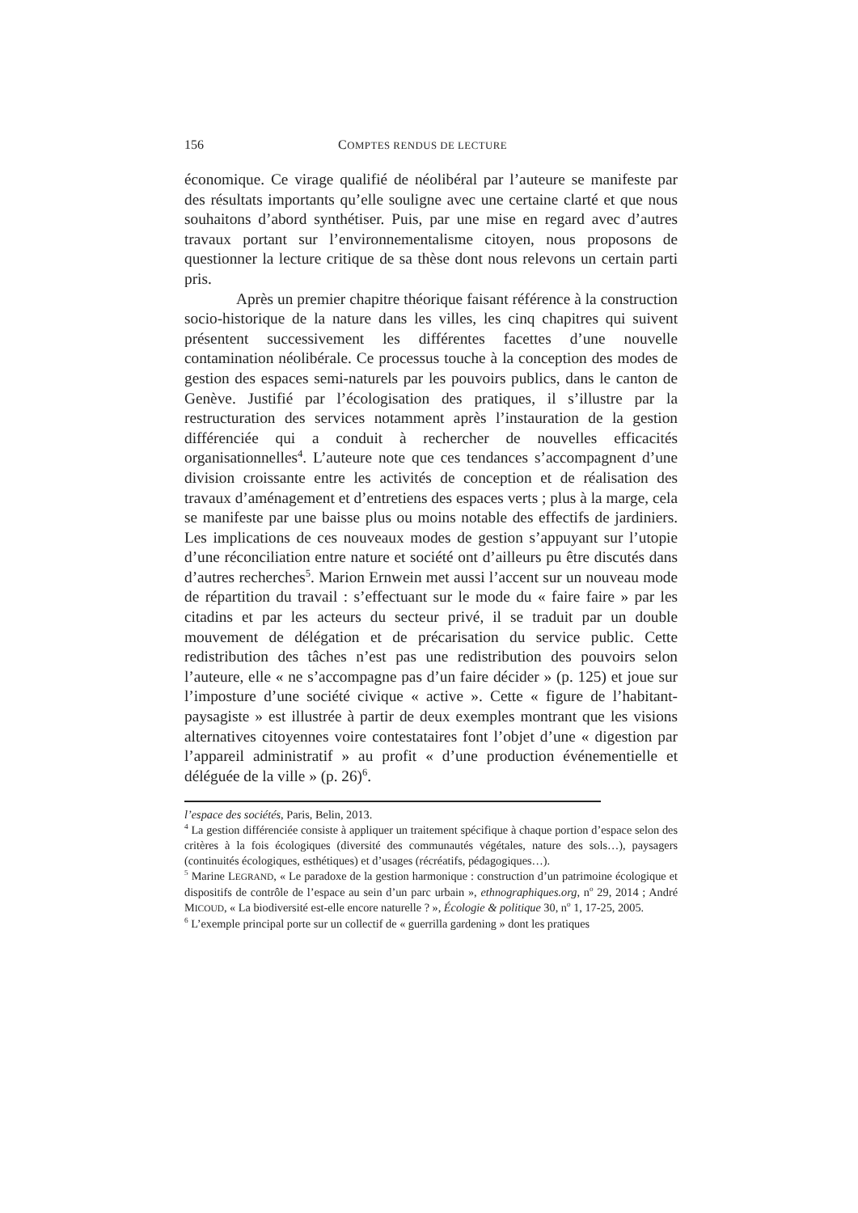156 COMPTES RENDUS DE LECTURE
économique. Ce virage qualifié de néolibéral par l’auteure se manifeste par des résultats importants qu’elle souligne avec une certaine clarté et que nous souhaitons d’abord synthétiser. Puis, par une mise en regard avec d’autres travaux portant sur l’environnementalisme citoyen, nous proposons de questionner la lecture critique de sa thèse dont nous relevons un certain parti pris.
Après un premier chapitre théorique faisant référence à la construction socio-historique de la nature dans les villes, les cinq chapitres qui suivent présentent successivement les différentes facettes d’une nouvelle contamination néolibérale. Ce processus touche à la conception des modes de gestion des espaces semi-naturels par les pouvoirs publics, dans le canton de Genève. Justifié par l’écologisation des pratiques, il s’illustre par la restructuration des services notamment après l’instauration de la gestion différenciée qui a conduit à rechercher de nouvelles efficacités organisationnelles<sup>4</sup>. L’auteure note que ces tendances s’accompagnent d’une division croissante entre les activités de conception et de réalisation des travaux d’aménagement et d’entretiens des espaces verts ; plus à la marge, cela se manifeste par une baisse plus ou moins notable des effectifs de jardiniers. Les implications de ces nouveaux modes de gestion s’appuyant sur l’utopie d’une réconciliation entre nature et société ont d’ailleurs pu être discutés dans d’autres recherches<sup>5</sup>. Marion Ernwein met aussi l’accent sur un nouveau mode de répartition du travail : s’effectuant sur le mode du « faire faire » par les citadins et par les acteurs du secteur privé, il se traduit par un double mouvement de délégation et de précarisation du service public. Cette redistribution des tâches n’est pas une redistribution des pouvoirs selon l’auteure, elle « ne s’accompagne pas d’un faire décider » (p. 125) et joue sur l’imposture d’une société civique « active ». Cette « figure de l’habitant-paysagiste » est illustrée à partir de deux exemples montrant que les visions alternatives citoyennes voire contestataires font l’objet d’une « digestion par l’appareil administratif » au profit « d’une production événementielle et déléguée de la ville » (p. 26)<sup>6</sup>.
l’espace des sociétés, Paris, Belin, 2013.
<sup>4</sup> La gestion différenciée consiste à appliquer un traitement spécifique à chaque portion d’espace selon des critères à la fois écologiques (diversité des communautés végétales, nature des sols…), paysagers (continuités écologiques, esthétiques) et d’usages (récréatifs, pédagogiques…).
<sup>5</sup> Marine LEGRAND, « Le paradoxe de la gestion harmonique : construction d’un patrimoine écologique et dispositifs de contrôle de l’espace au sein d’un parc urbain », ethnographiques.org, n<sup>o</sup> 29, 2014 ; André MICOUD, « La biodiversité est-elle encore naturelle ? », Écologie & politique 30, n<sup>o</sup> 1, 17-25, 2005.
<sup>6</sup> L’exemple principal porte sur un collectif de « guerrilla gardening » dont les pratiques